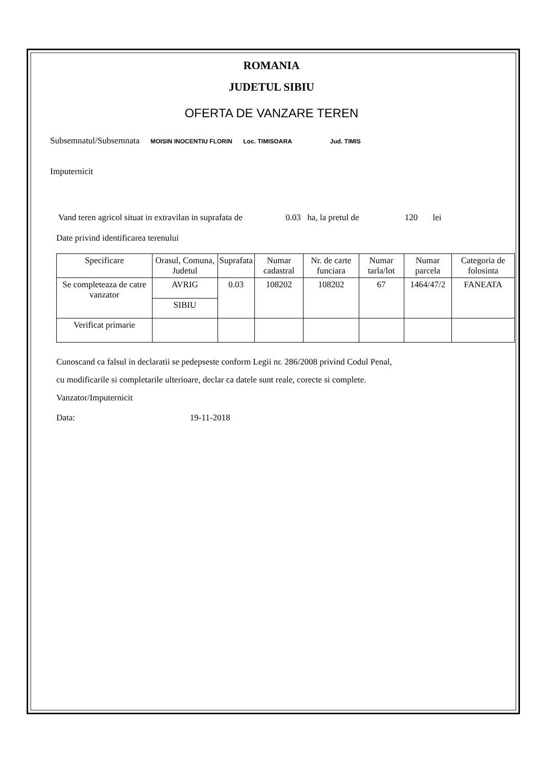ROMANIA
JUDETUL SIBIU
OFERTA DE VANZARE TEREN
Subsemnatul/Subsemnata MOISIN INOCENTIU FLORIN Loc. TIMISOARA Jud. TIMIS
Imputernicit
Vand teren agricol situat in extravilan in suprafata de 0.03 ha, la pretul de 120 lei
Date privind identificarea terenului
| Specificare | Orasul, Comuna, Judetul | Suprafata | Numar cadastral | Nr. de carte funciara | Numar tarla/lot | Numar parcela | Categoria de folosinta |
| --- | --- | --- | --- | --- | --- | --- | --- |
| Se completeaza de catre vanzator | AVRIG | 0.03 | 108202 | 108202 | 67 | 1464/47/2 | FANEATA |
| | SIBIU | | | | | | |
| Verificat primarie | | | | | | | |
Cunoscand ca falsul in declaratii se pedepseste conform Legii nr. 286/2008 privind Codul Penal,
cu modificarile si completarile ulterioare, declar ca datele sunt reale, corecte si complete.
Vanzator/Imputernicit
Data: 19-11-2018